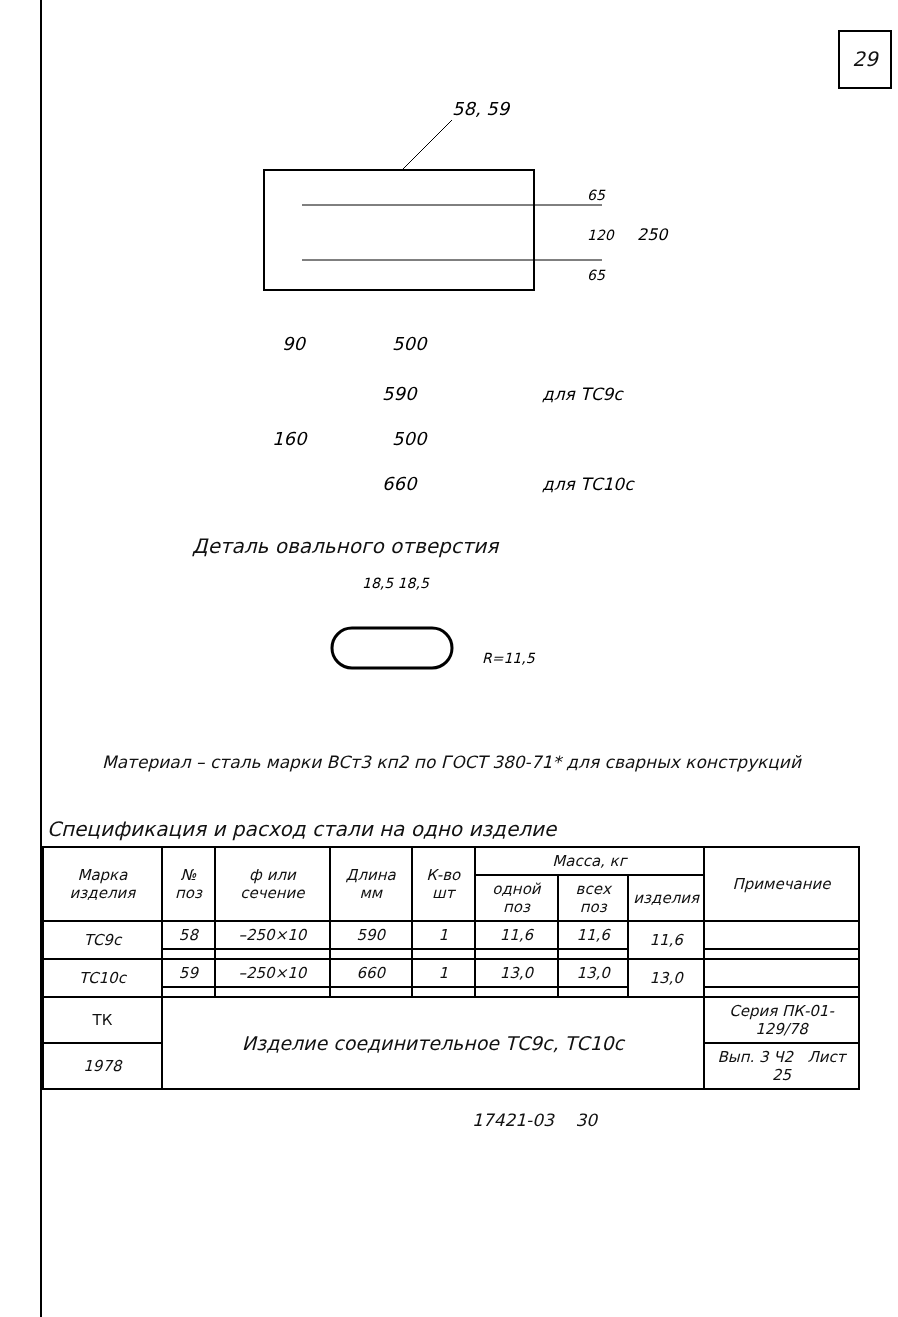29
58, 59
65
120
65
250
90
500
590
для ТС9с
160
500
660
для ТС10с
Деталь овального отверстия
18,5 18,5
R=11,5
Материал – сталь марки ВСт3 кп2 по ГОСТ 380-71* для сварных конструкций
Спецификация и расход стали на одно изделие
| Марка изделия | № поз | ф или сечение | Длина мм | К-во шт | Масса, кг | | | Примечание |
| --- | --- | --- | --- | --- | --- | --- | --- | --- |
| | | | | | одной поз | всех поз | изделия | |
| ТС9с | 58 | –250×10 | 590 | 1 | 11,6 | 11,6 | 11,6 | |
| ТС10с | 59 | –250×10 | 660 | 1 | 13,0 | 13,0 | 13,0 | |
| ТК | Изделие соединительное ТС9с, ТС10с | | | | | | | Серия ПК-01-129/78 |
| 1978 | | | | | | | | Вып. 3 Ч2 Лист 25 |
17421-03 30